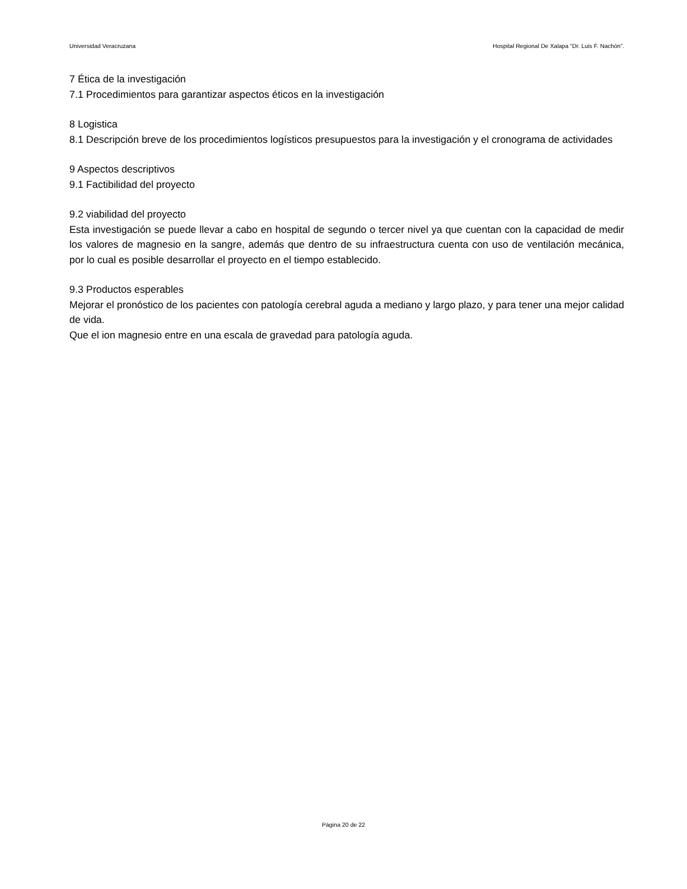Universidad Veracruzana Hospital Regional De Xalapa “Dr. Luis F. Nachón”.
7 Ética de la investigación
7.1 Procedimientos para garantizar aspectos éticos en la investigación
8 Logistica
8.1 Descripción breve de los procedimientos logísticos presupuestos para la investigación y el cronograma de actividades
9 Aspectos descriptivos
9.1 Factibilidad del proyecto
9.2 viabilidad del proyecto
Esta investigación se puede llevar a cabo en hospital de segundo o tercer nivel ya que cuentan con la capacidad de medir los valores de magnesio en la sangre, además que dentro de su infraestructura cuenta con uso de ventilación mecánica, por lo cual es posible desarrollar el proyecto en el tiempo establecido.
9.3 Productos esperables
Mejorar el pronóstico de los pacientes con patología cerebral aguda a mediano y largo plazo, y para tener una mejor calidad de vida.
Que el ion magnesio entre en una escala de gravedad para patología aguda.
Página 20 de 22